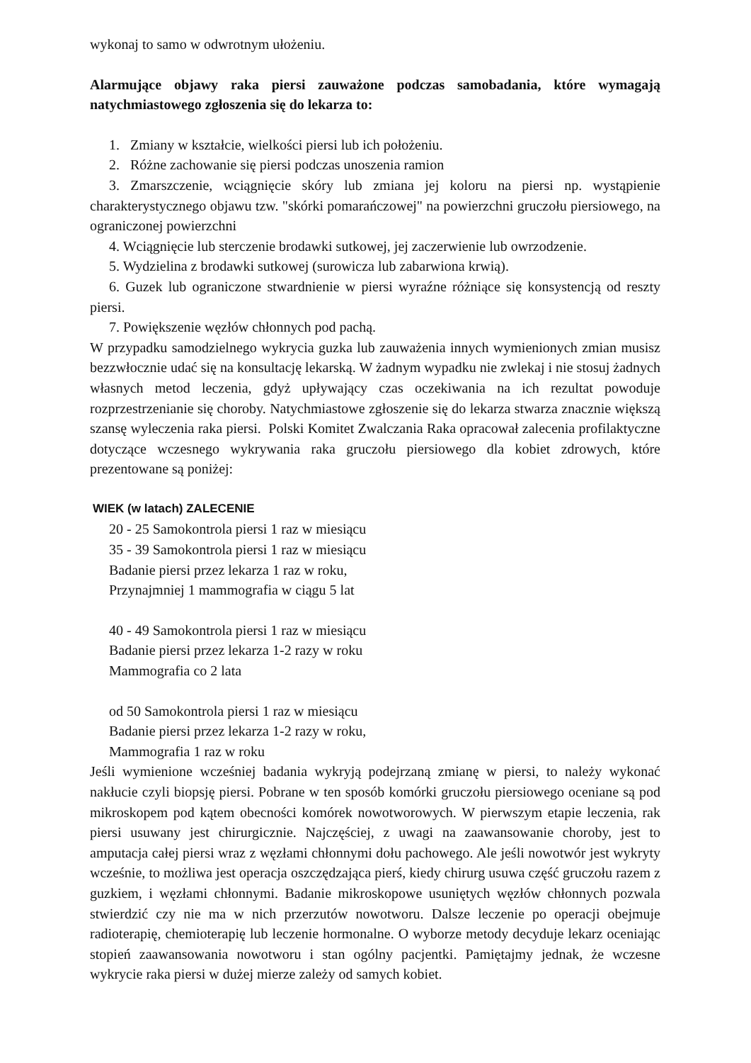wykonaj to samo w odwrotnym ułożeniu.
Alarmujące objawy raka piersi zauważone podczas samobadania, które wymagają natychmiastowego zgłoszenia się do lekarza to:
1. Zmiany w kształcie, wielkości piersi lub ich położeniu.
2. Różne zachowanie się piersi podczas unoszenia ramion
3. Zmarszczenie, wciągnięcie skóry lub zmiana jej koloru na piersi np. wystąpienie charakterystycznego objawu tzw. "skórki pomarańczowej" na powierzchni gruczołu piersiowego, na ograniczonej powierzchni
4. Wciągnięcie lub sterczenie brodawki sutkowej, jej zaczerwienie lub owrzodzenie.
5. Wydzielina z brodawki sutkowej (surowicza lub zabarwiona krwią).
6. Guzek lub ograniczone stwardnienie w piersi wyraźne różniące się konsystencją od reszty piersi.
7. Powiększenie węzłów chłonnych pod pachą.
W przypadku samodzielnego wykrycia guzka lub zauważenia innych wymienionych zmian musisz bezzwłocznie udać się na konsultację lekarską. W żadnym wypadku nie zwlekaj i nie stosuj żadnych własnych metod leczenia, gdyż upływający czas oczekiwania na ich rezultat powoduje rozprzestrzenianie się choroby. Natychmiastowe zgłoszenie się do lekarza stwarza znacznie większą szansę wyleczenia raka piersi. Polski Komitet Zwalczania Raka opracował zalecenia profilaktyczne dotyczące wczesnego wykrywania raka gruczołu piersiowego dla kobiet zdrowych, które prezentowane są poniżej:
WIEK (w latach) ZALECENIE
20 - 25 Samokontrola piersi 1 raz w miesiącu
35 - 39 Samokontrola piersi 1 raz w miesiącu
Badanie piersi przez lekarza 1 raz w roku,
Przynajmniej 1 mammografia w ciągu 5 lat
40 - 49 Samokontrola piersi 1 raz w miesiącu
Badanie piersi przez lekarza 1-2 razy w roku
Mammografia co 2 lata
od 50 Samokontrola piersi 1 raz w miesiącu
Badanie piersi przez lekarza 1-2 razy w roku,
Mammografia 1 raz w roku
Jeśli wymienione wcześniej badania wykryją podejrzaną zmianę w piersi, to należy wykonać nakłucie czyli biopsję piersi. Pobrane w ten sposób komórki gruczołu piersiowego oceniane są pod mikroskopem pod kątem obecności komórek nowotworowych. W pierwszym etapie leczenia, rak piersi usuwany jest chirurgicznie. Najczęściej, z uwagi na zaawansowanie choroby, jest to amputacja całej piersi wraz z węzłami chłonnymi dołu pachowego. Ale jeśli nowotwór jest wykryty wcześnie, to możliwa jest operacja oszczędzająca pierś, kiedy chirurg usuwa część gruczołu razem z guzkiem, i węzłami chłonnymi. Badanie mikroskopowe usuniętych węzłów chłonnych pozwala stwierdzić czy nie ma w nich przerzutów nowotworu. Dalsze leczenie po operacji obejmuje radioterapię, chemioterapię lub leczenie hormonalne. O wyborze metody decyduje lekarz oceniając stopień zaawansowania nowotworu i stan ogólny pacjentki. Pamiętajmy jednak, że wczesne wykrycie raka piersi w dużej mierze zależy od samych kobiet.